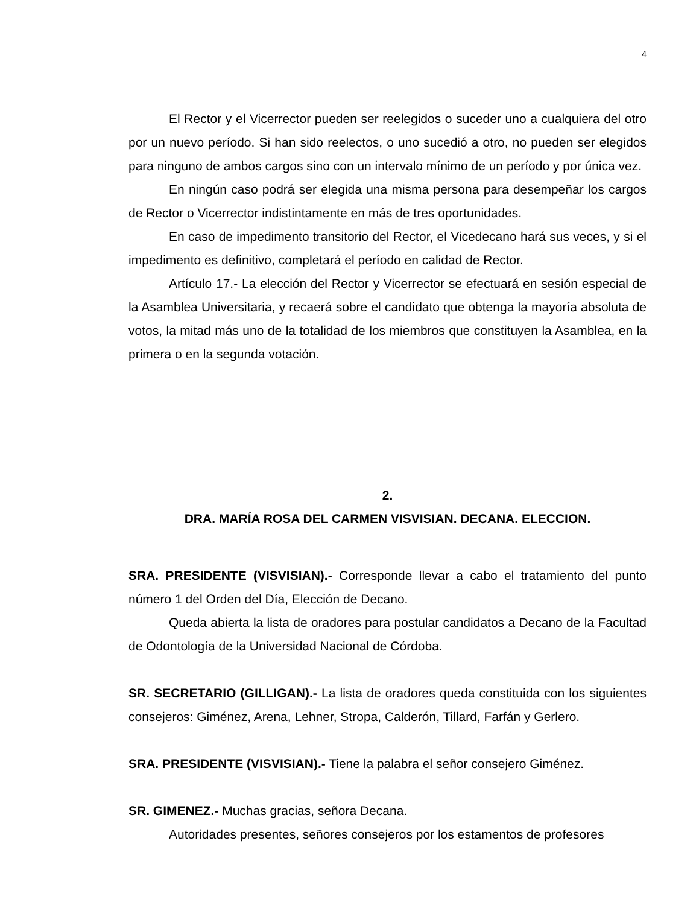4
El Rector y el Vicerrector pueden ser reelegidos o suceder uno a cualquiera del otro por un nuevo período. Si han sido reelectos, o uno sucedió a otro, no pueden ser elegidos para ninguno de ambos cargos sino con un intervalo mínimo de un período y por única vez.
En ningún caso podrá ser elegida una misma persona para desempeñar los cargos de Rector o Vicerrector indistintamente en más de tres oportunidades.
En caso de impedimento transitorio del Rector, el Vicedecano hará sus veces, y si el impedimento es definitivo, completará el período en calidad de Rector.
Artículo 17.- La elección del Rector y Vicerrector se efectuará en sesión especial de la Asamblea Universitaria, y recaerá sobre el candidato que obtenga la mayoría absoluta de votos, la mitad más uno de la totalidad de los miembros que constituyen la Asamblea, en la primera o en la segunda votación.
2.
DRA. MARÍA ROSA DEL CARMEN VISVISIAN. DECANA. ELECCION.
SRA. PRESIDENTE (VISVISIAN).- Corresponde llevar a cabo el tratamiento del punto número 1 del Orden del Día, Elección de Decano.
Queda abierta la lista de oradores para postular candidatos a Decano de la Facultad de Odontología de la Universidad Nacional de Córdoba.
SR. SECRETARIO (GILLIGAN).- La lista de oradores queda constituida con los siguientes consejeros: Giménez, Arena, Lehner, Stropa, Calderón, Tillard, Farfán y Gerlero.
SRA. PRESIDENTE (VISVISIAN).- Tiene la palabra el señor consejero Giménez.
SR. GIMENEZ.- Muchas gracias, señora Decana.
Autoridades presentes, señores consejeros por los estamentos de profesores